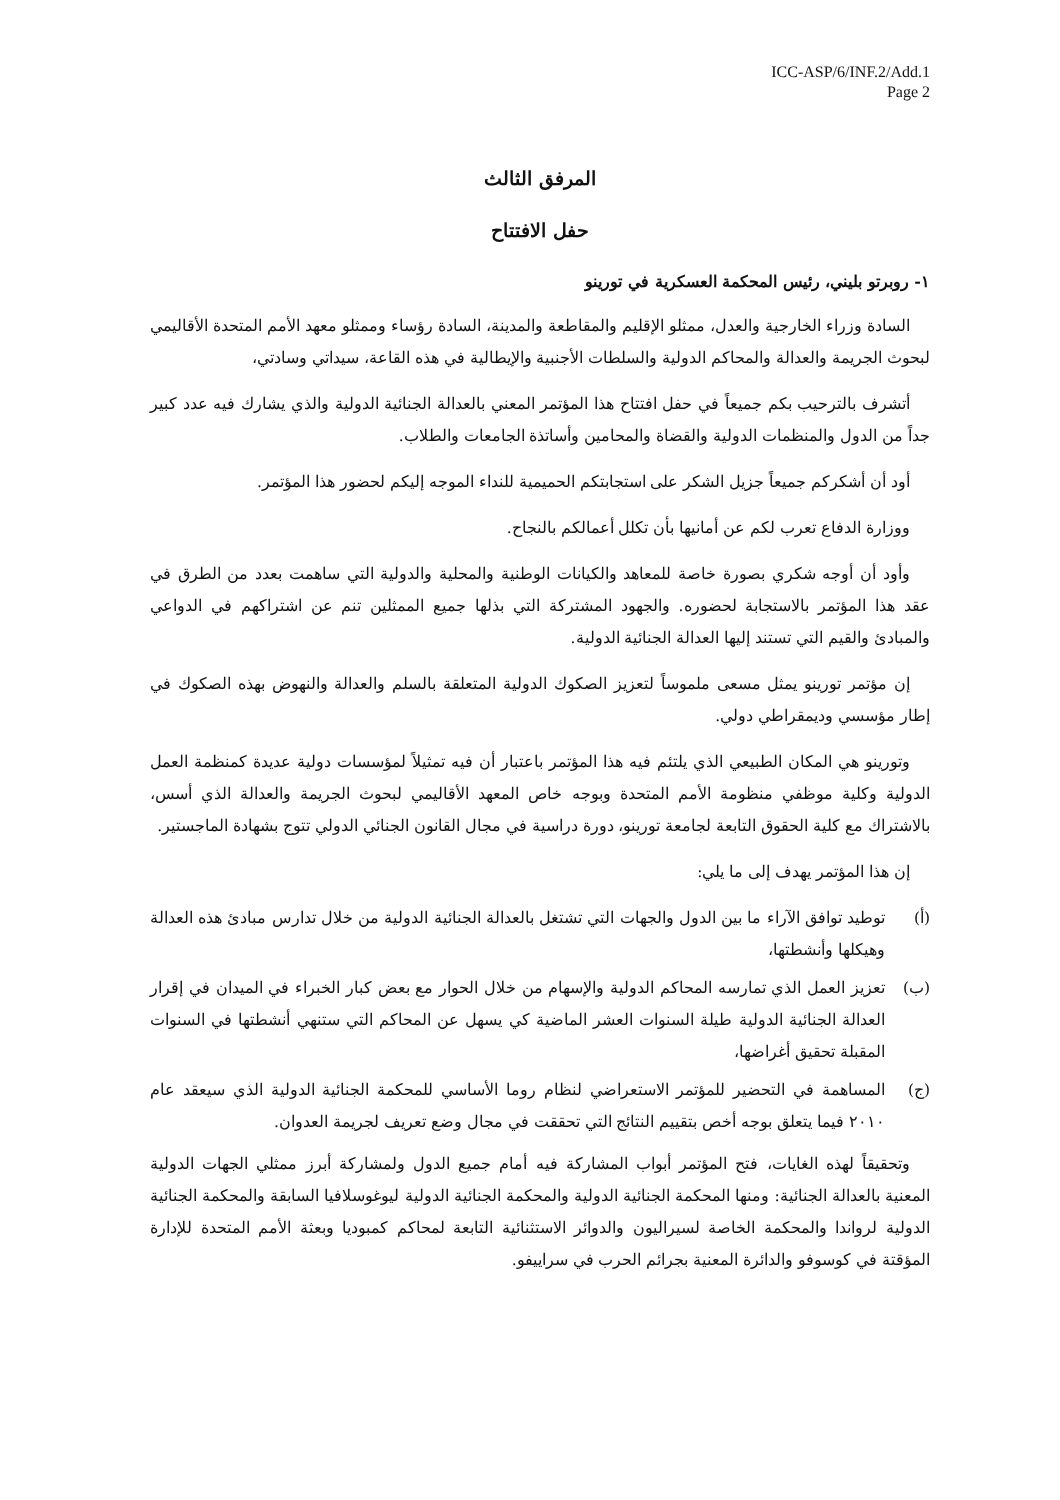ICC-ASP/6/INF.2/Add.1
Page 2
المرفق الثالث
حفل الافتتاح
١- روبرتو بليني، رئيس المحكمة العسكرية في تورينو
السادة وزراء الخارجية والعدل، ممثلو الإقليم والمقاطعة والمدينة، السادة رؤساء وممثلو معهد الأمم المتحدة الأقاليمي لبحوث الجريمة والعدالة والمحاكم الدولية والسلطات الأجنبية والإيطالية في هذه القاعة، سيداتي وسادتي،
أتشرف بالترحيب بكم جميعاً في حفل افتتاح هذا المؤتمر المعني بالعدالة الجنائية الدولية والذي يشارك فيه عدد كبير جداً من الدول والمنظمات الدولية والقضاة والمحامين وأساتذة الجامعات والطلاب.
أود أن أشكركم جميعاً جزيل الشكر على استجابتكم الحميمية للنداء الموجه إليكم لحضور هذا المؤتمر.
ووزارة الدفاع تعرب لكم عن أمانيها بأن تكلل أعمالكم بالنجاح.
وأود أن أوجه شكري بصورة خاصة للمعاهد والكيانات الوطنية والمحلية والدولية التي ساهمت بعدد من الطرق في عقد هذا المؤتمر بالاستجابة لحضوره. والجهود المشتركة التي بذلها جميع الممثلين تنم عن اشتراكهم في الدواعي والمبادئ والقيم التي تستند إليها العدالة الجنائية الدولية.
إن مؤتمر تورينو يمثل مسعى ملموساً لتعزيز الصكوك الدولية المتعلقة بالسلم والعدالة والنهوض بهذه الصكوك في إطار مؤسسي وديمقراطي دولي.
وتورينو هي المكان الطبيعي الذي يلتئم فيه هذا المؤتمر باعتبار أن فيه تمثيلاً لمؤسسات دولية عديدة كمنظمة العمل الدولية وكلية موظفي منظومة الأمم المتحدة وبوجه خاص المعهد الأقاليمي لبحوث الجريمة والعدالة الذي أسس، بالاشتراك مع كلية الحقوق التابعة لجامعة تورينو، دورة دراسية في مجال القانون الجنائي الدولي تتوج بشهادة الماجستير.
إن هذا المؤتمر يهدف إلى ما يلي:
(أ) توطيد توافق الآراء ما بين الدول والجهات التي تشتغل بالعدالة الجنائية الدولية من خلال تدارس مبادئ هذه العدالة وهيكلها وأنشطتها،
(ب) تعزيز العمل الذي تمارسه المحاكم الدولية والإسهام من خلال الحوار مع بعض كبار الخبراء في الميدان في إقرار العدالة الجنائية الدولية طيلة السنوات العشر الماضية كي يسهل عن المحاكم التي ستنهي أنشطتها في السنوات المقبلة تحقيق أغراضها،
(ج) المساهمة في التحضير للمؤتمر الاستعراضي لنظام روما الأساسي للمحكمة الجنائية الدولية الذي سيعقد عام ٢٠١٠ فيما يتعلق بوجه أخص بتقييم النتائج التي تحققت في مجال وضع تعريف لجريمة العدوان.
وتحقيقاً لهذه الغايات، فتح المؤتمر أبواب المشاركة فيه أمام جميع الدول ولمشاركة أبرز ممثلي الجهات الدولية المعنية بالعدالة الجنائية: ومنها المحكمة الجنائية الدولية والمحكمة الجنائية الدولية ليوغوسلافيا السابقة والمحكمة الجنائية الدولية لرواندا والمحكمة الخاصة لسيراليون والدوائر الاستثنائية التابعة لمحاكم كمبوديا وبعثة الأمم المتحدة للإدارة المؤقتة في كوسوفو والدائرة المعنية بجرائم الحرب في سراييفو.